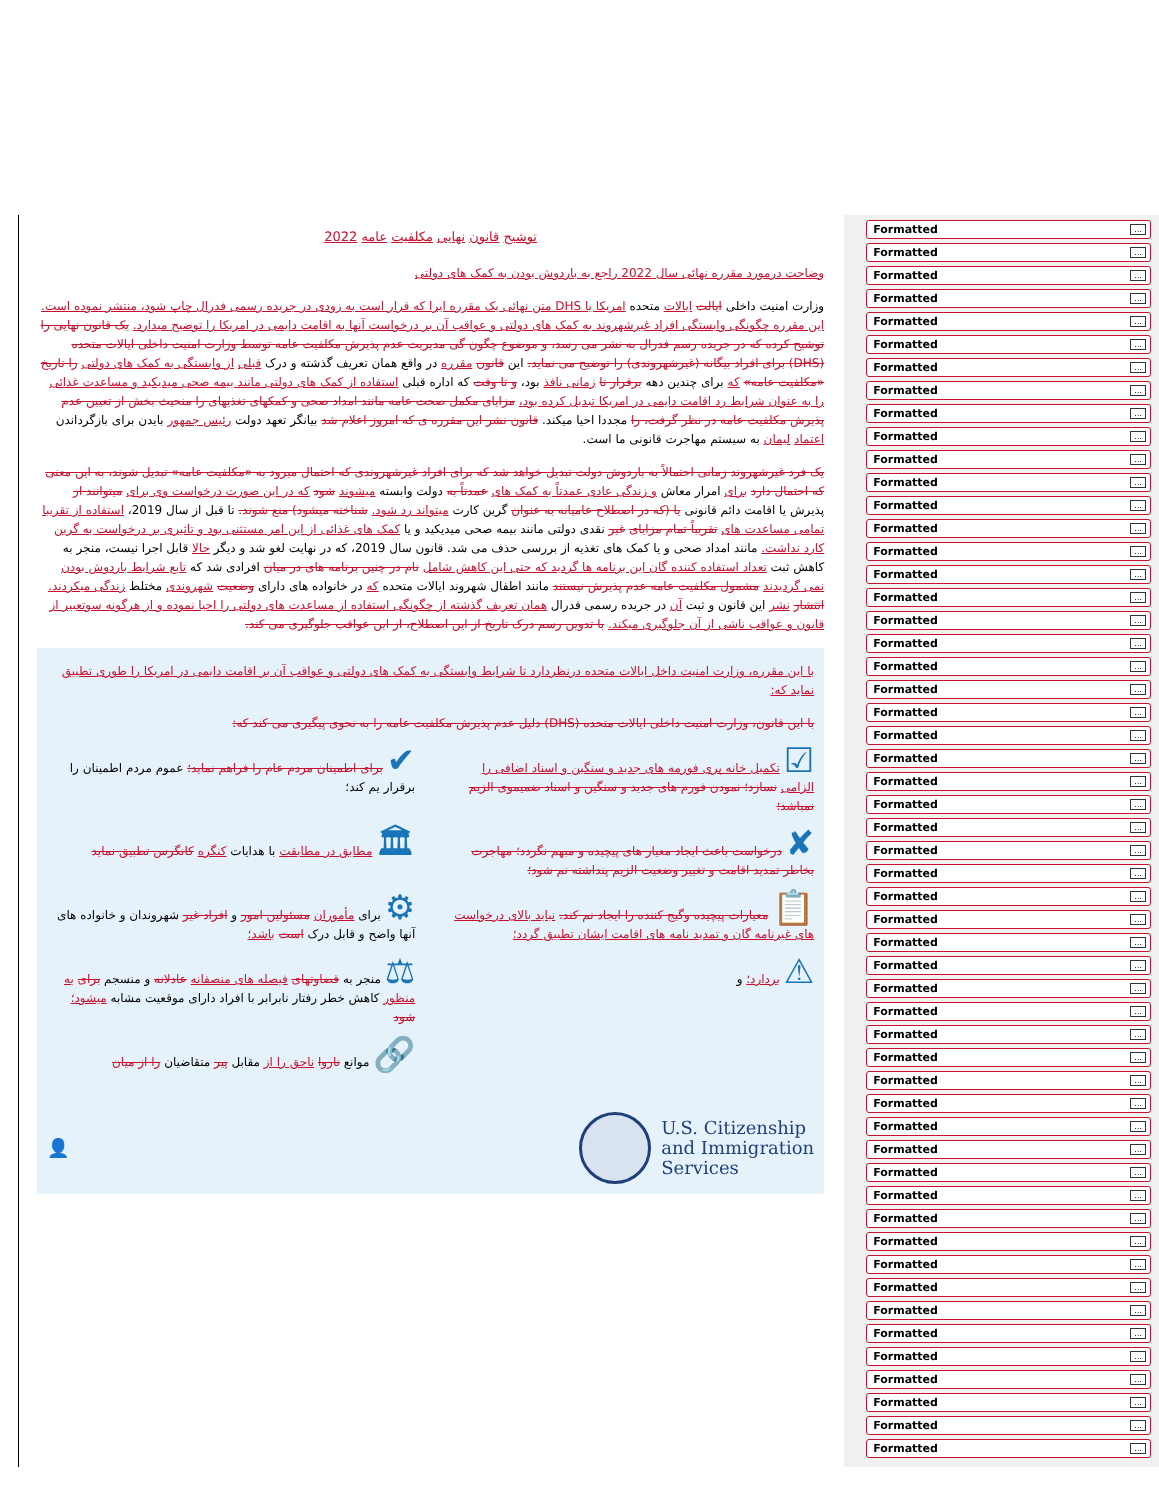توشیح قانون نهایی مکلفیت عامه 2022
وضاحت درمورد مقرره نهائی سال 2022 راجع به باردوش بودن به کمک های دولتی
وزارت امنیت داخلی ایالت ایالات متحده امریکا یا DHS متن نهائی یک مقرره ایرا که قرار است به زودی در جریده رسمی فدرال چاپ شود، منتشر نموده است. این مقرره چگونگی وابستگی افراد غیرشهروند به کمک های دولتی و عواقب آن بر درخواست آنها به اقامت دایمی در امریکا را توضیح میدارد. یک قانون نهایی را توشیح کرده که در جریده رسم فدرال به نشر می رسد، و موضوع چگون گی مدیریت عدم پذیرش مکلفیت عامه توسط وزارت امنیت داخلی ایالات متحده (DHS) برای افراد بیگانه (غیرشهروندی) را توضیح می نماید. این قانون مقرره در واقع همان تعریف گذشته و درک قبلی از وابستگی به کمک های دولتی را تاریخ «مکلفیت عامه» که برای چندین دهه برقرار تا زمانی نافذ بود، و تا وقت که اداره قبلی استفاده از کمک های دولتی مانند بیمه صحی میدیکید و مساعدت غذائی را به عنوان شرایط رد اقامت دایمی در امریکا تبدیل کرده بود، مزایای مکمل صحت عامه مانند امداد صحی و کمکهای تغذیهای را منحیث بخش از تعیین عدم پذیرش مکلفیت عامه در نظر گرفت، را مجددا احیا میکند. قانون نشر این مقرره ی که امروز اعلام شد بیانگر تعهد دولت رئیس جمهور بایدن برای بازگرداندن اعتماد لیمان به سیستم مهاجرت قانونی ما است.
یک فرد غیرشهروند زمانی احتمالاً به باردوش دولت تبدیل خواهد شد که برای افراد غیرشهروندی که احتمال میرود به «مکلفیت عامه» تبدیل شوند، به این معنی که احتمال دارد برای امرار معاش و زندگی عادی عمدتاً به کمک های عمدتاً به دولت وابسته میشوند شود که در این صورت درخواست وی برای میتوانند از پذیرش یا اقامت دائم قانونی یا (که در اصطلاح عامیانه به عنوان گرین کارت میتواند رد شود. شناخته میشود) منع شوند. تا قبل از سال 2019، استفاده از تقریبا تمامی مساعدت های تقریباً تمام مزایای غیر نقدی دولتی مانند بیمه صحی میدیکید و یا کمک های غذائی از این امر مستثنی بود و تاثیری بر درخواست به گرین کارد نداشت. مانند امداد صحی و یا کمک های تغذیه از بررسی حذف می شد. قانون سال 2019، که در نهایت لغو شد و دیگر حالا قابل اجرا نیست، منجر به کاهش ثبت تعداد استفاده کننده گان این برنامه ها گردید که حتی این کاهش شامل نام در چنین برنامه های در میان افرادی شد که تابع شرایط باردوش بودن نمی گردیدند مشمول مکلفیت عامه عدم پذیرش نیستند مانند اطفال شهروند ایالات متحده که در خانواده های دارای وضعیت شهروندی مختلط زندگی میکردند. انتشار نشر این قانون و ثبت آن در جریده رسمی فدرال همان تعریف گذشته از چگونگی استفاده از مساعدت های دولتی را احیا نموده و از هرگونه سوتعبیر از قانون و عواقب ناشی از آن جلوگیری میکند. با تدوین رسم درک تاریخ از این اصطلاح، از این عواقب جلوگیری می کند.
با این مقرره، وزارت امنیت داخل ایالات متحده درنظردارد تا شرایط وابستگی به کمک های دولتی و عواقب آن بر اقامت دایمی در امریکا را طوری تطبیق نماید که:
با این قانون، وزارت امنیت داخلی ایالات متحده (DHS) دلیل عدم پذیرش مکلفیت عامه را به نحوی پیگیری می کند که:
☑ تکمیل خانه پری فورمه های جدید و سنگین و اسناد اضافی را الزامی نسازد؛ نمودن فورم های جدید و سنگین و اسناد ضمیموی الزیم نمباشد؛
✔ برای اطمینان مردم عام را فراهم نماید؛ عموم مردم اطمینان را برقرار یم کند؛
✘ درخواست باعث ایجاد معیار های پیچیده و مبهم نگردد؛ مهاجرت بخاطر تمدید اقامت و تغییر وضعیت الزیم پنداشته نم شود؛
🏛 مطابق در مطابقت با هدایات کنگره کانگرس تطبیق نماید
📋 معیارات پیچیده وگیج کننده را ایجاد نم کند. نباید بالای درخواست های غیرنامه گان و تمدید نامه های اقامت ایشان تطبیق گردد؛
⚙ برای مأموران مسئولین امور و افراد غیر شهروندان و خانواده های آنها واضح و قابل درک است باشد؛
⚠ بردارد؛ و
⚖ منجر به قضاوتهای فیصله های منصفانه عادلانه و منسجم برای به منظور کاهش خطر رفتار نابرابر با افراد دارای موقعیت مشابه میشود؛ شود
🔗 موانع ناروا ناحق را از مقابل پیر متقاضیان را از میان
👤
U.S. Citizenship
and Immigration
Services
Formatted...
Formatted...
Formatted...
Formatted...
Formatted...
Formatted...
Formatted...
Formatted...
Formatted...
Formatted...
Formatted...
Formatted...
Formatted...
Formatted...
Formatted...
Formatted...
Formatted...
Formatted...
Formatted...
Formatted...
Formatted...
Formatted...
Formatted...
Formatted...
Formatted...
Formatted...
Formatted...
Formatted...
Formatted...
Formatted...
Formatted...
Formatted...
Formatted...
Formatted...
Formatted...
Formatted...
Formatted...
Formatted...
Formatted...
Formatted...
Formatted...
Formatted...
Formatted...
Formatted...
Formatted...
Formatted...
Formatted...
Formatted...
Formatted...
Formatted...
Formatted...
Formatted...
Formatted...
Formatted...